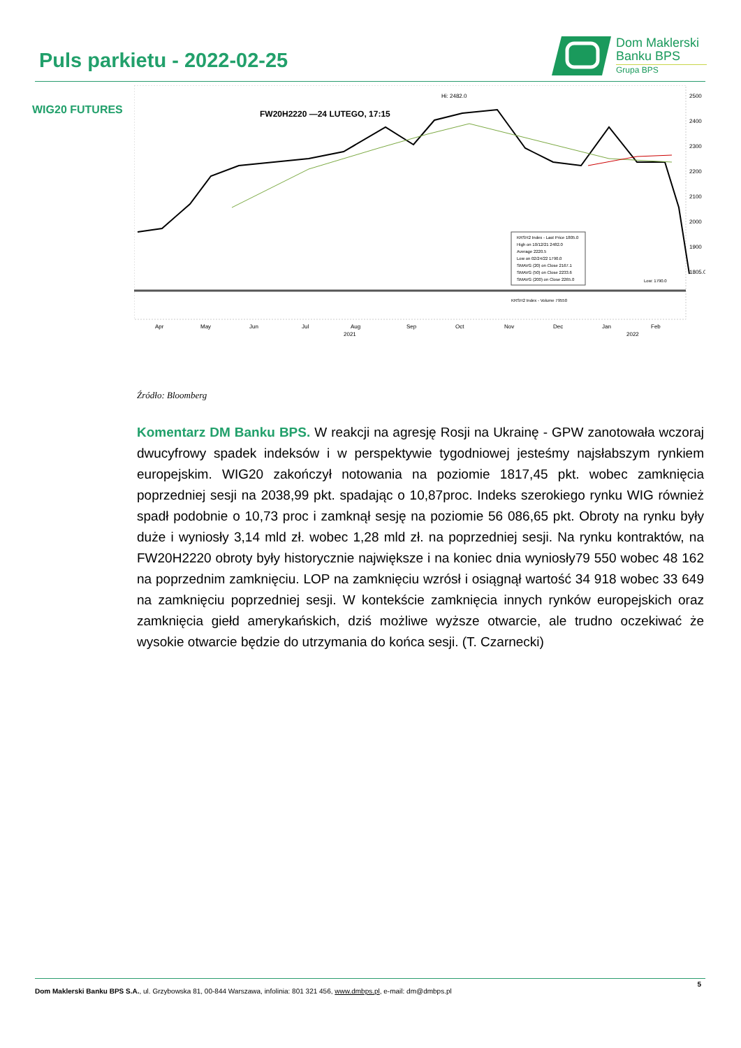Puls parkietu - 2022-02-25
Dom Maklerski
Banku BPS
Grupa BPS
WIG20 FUTURES
FW20H2220 —24 LUTEGO, 17:15
Hi: 2482.0
2500
2400
2300
2200
2100
2000
1900
1805.0
KRSH2 Index - Last Price 1805.0
High on 10/12/21 2482.0
Average 2220.5
Low on 02/24/22 1790.0
SMAVG (20) on Close 2167.1
SMAVG (50) on Close 2233.6
SMAVG (200) on Close 2265.0
KRSH2 Index - Volume 79550
Low: 1790.0
Apr
May
Jun
Jul
Aug
Sep
Oct
Nov
Dec
Jan
Feb
2021
2022
Źródło: Bloomberg
Komentarz DM Banku BPS. W reakcji na agresję Rosji na Ukrainę - GPW zanotowała wczoraj dwucyfrowy spadek indeksów i w perspektywie tygodniowej jesteśmy najsłabszym rynkiem europejskim. WIG20 zakończył notowania na poziomie 1817,45 pkt. wobec zamknięcia poprzedniej sesji na 2038,99 pkt. spadając o 10,87proc. Indeks szerokiego rynku WIG również spadł podobnie o 10,73 proc i zamknął sesję na poziomie 56 086,65 pkt. Obroty na rynku były duże i wyniosły 3,14 mld zł. wobec 1,28 mld zł. na poprzedniej sesji. Na rynku kontraktów, na FW20H2220 obroty były historycznie największe i na koniec dnia wyniosły79 550 wobec 48 162 na poprzednim zamknięciu. LOP na zamknięciu wzrósł i osiągnął wartość 34 918 wobec 33 649 na zamknięciu poprzedniej sesji. W kontekście zamknięcia innych rynków europejskich oraz zamknięcia giełd amerykańskich, dziś możliwe wyższe otwarcie, ale trudno oczekiwać że wysokie otwarcie będzie do utrzymania do końca sesji. (T. Czarnecki)
5
Dom Maklerski Banku BPS S.A., ul. Grzybowska 81, 00-844 Warszawa, infolinia: 801 321 456, www.dmbps.pl, e-mail: dm@dmbps.pl